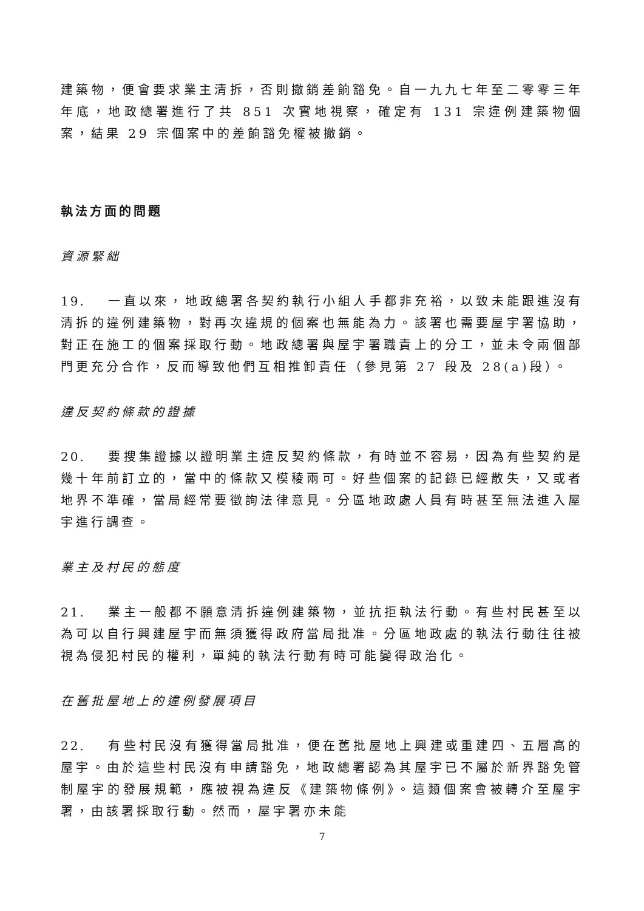建築物，便會要求業主清拆，否則撤銷差餉豁免。自一九九七年至二零零三年年底，地政總署進行了共 851 次實地視察，確定有 131 宗違例建築物個案，結果 29 宗個案中的差餉豁免權被撤銷。
執法方面的問題
資源緊絀
19. 一直以來，地政總署各契約執行小組人手都非充裕，以致未能跟進沒有清拆的違例建築物，對再次違規的個案也無能為力。該署也需要屋宇署協助，對正在施工的個案採取行動。地政總署與屋宇署職責上的分工，並未令兩個部門更充分合作，反而導致他們互相推卸責任（參見第 27 段及 28(a)段）。
違反契約條款的證據
20. 要搜集證據以證明業主違反契約條款，有時並不容易，因為有些契約是幾十年前訂立的，當中的條款又模稜兩可。好些個案的記錄已經散失，又或者地界不準確，當局經常要徵詢法律意見。分區地政處人員有時甚至無法進入屋宇進行調查。
業主及村民的態度
21. 業主一般都不願意清拆違例建築物，並抗拒執法行動。有些村民甚至以為可以自行興建屋宇而無須獲得政府當局批准。分區地政處的執法行動往往被視為侵犯村民的權利，單純的執法行動有時可能變得政治化。
在舊批屋地上的違例發展項目
22. 有些村民沒有獲得當局批准，便在舊批屋地上興建或重建四、五層高的屋宇。由於這些村民沒有申請豁免，地政總署認為其屋宇已不屬於新界豁免管制屋宇的發展規範，應被視為違反《建築物條例》。這類個案會被轉介至屋宇署，由該署採取行動。然而，屋宇署亦未能
7